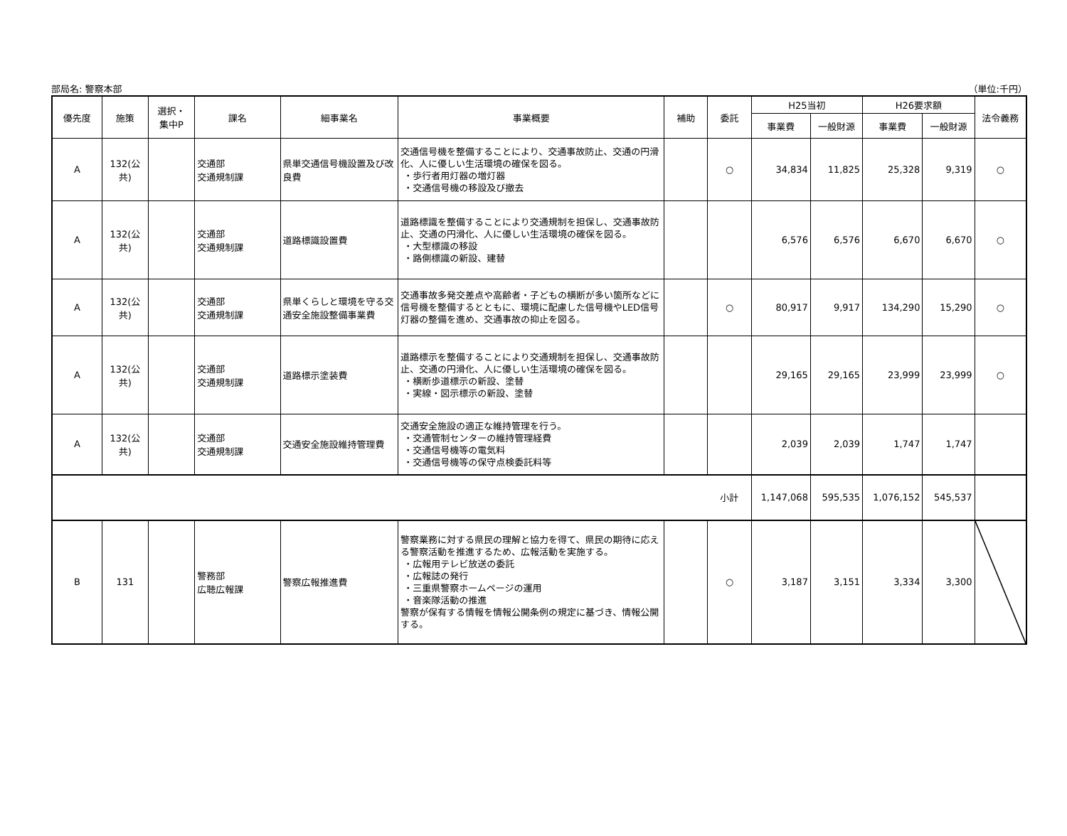部局名: 警察本部 （単位:千円）
| 優先度 | 施策 | 選択・ 集中P | 課名 | 細事業名 | 事業概要 | 補助 | 委託 | H25当初 | | H26要求額 | | 法令義務 |
| --- | --- | --- | --- | --- | --- | --- | --- | --- | --- | --- | --- | --- |
| | | | | | | | | 事業費 | 一般財源 | 事業費 | 一般財源 | |
| A | 132(公共) | | 交通部 交通規制課 | 県単交通信号機設置及び改良費 | 交通信号機を整備することにより、交通事故防止、交通の円滑化、人に優しい生活環境の確保を図る。 ・歩行者用灯器の増灯器 ・交通信号機の移設及び撤去 | | ○ | 34,834 | 11,825 | 25,328 | 9,319 | ○ |
| A | 132(公共) | | 交通部 交通規制課 | 道路標識設置費 | 道路標識を整備することにより交通規制を担保し、交通事故防止、交通の円滑化、人に優しい生活環境の確保を図る。 ・大型標識の移設 ・路側標識の新設、建替 | | | 6,576 | 6,576 | 6,670 | 6,670 | ○ |
| A | 132(公共) | | 交通部 交通規制課 | 県単くらしと環境を守る交通安全施設整備事業費 | 交通事故多発交差点や高齢者・子どもの横断が多い箇所などに信号機を整備するとともに、環境に配慮した信号機やLED信号灯器の整備を進め、交通事故の抑止を図る。 | | ○ | 80,917 | 9,917 | 134,290 | 15,290 | ○ |
| A | 132(公共) | | 交通部 交通規制課 | 道路標示塗装費 | 道路標示を整備することにより交通規制を担保し、交通事故防止、交通の円滑化、人に優しい生活環境の確保を図る。 ・横断歩道標示の新設、塗替 ・実線・図示標示の新設、塗替 | | | 29,165 | 29,165 | 23,999 | 23,999 | ○ |
| A | 132(公共) | | 交通部 交通規制課 | 交通安全施設維持管理費 | 交通安全施設の適正な維持管理を行う。 ・交通管制センターの維持管理経費 ・交通信号機等の電気料 ・交通信号機等の保守点検委託料等 | | | 2,039 | 2,039 | 1,747 | 1,747 | |
| | | | | | | | 小計 | 1,147,068 | 595,535 | 1,076,152 | 545,537 | |
| B | 131 | | 警務部 広聴広報課 | 警察広報推進費 | 警察業務に対する県民の理解と協力を得て、県民の期待に応える警察活動を推進するため、広報活動を実施する。 ・広報用テレビ放送の委託 ・広報誌の発行 ・三重県警察ホームページの運用 ・音楽隊活動の推進 警察が保有する情報を情報公開条例の規定に基づき、情報公開する。 | | ○ | 3,187 | 3,151 | 3,334 | 3,300 | |